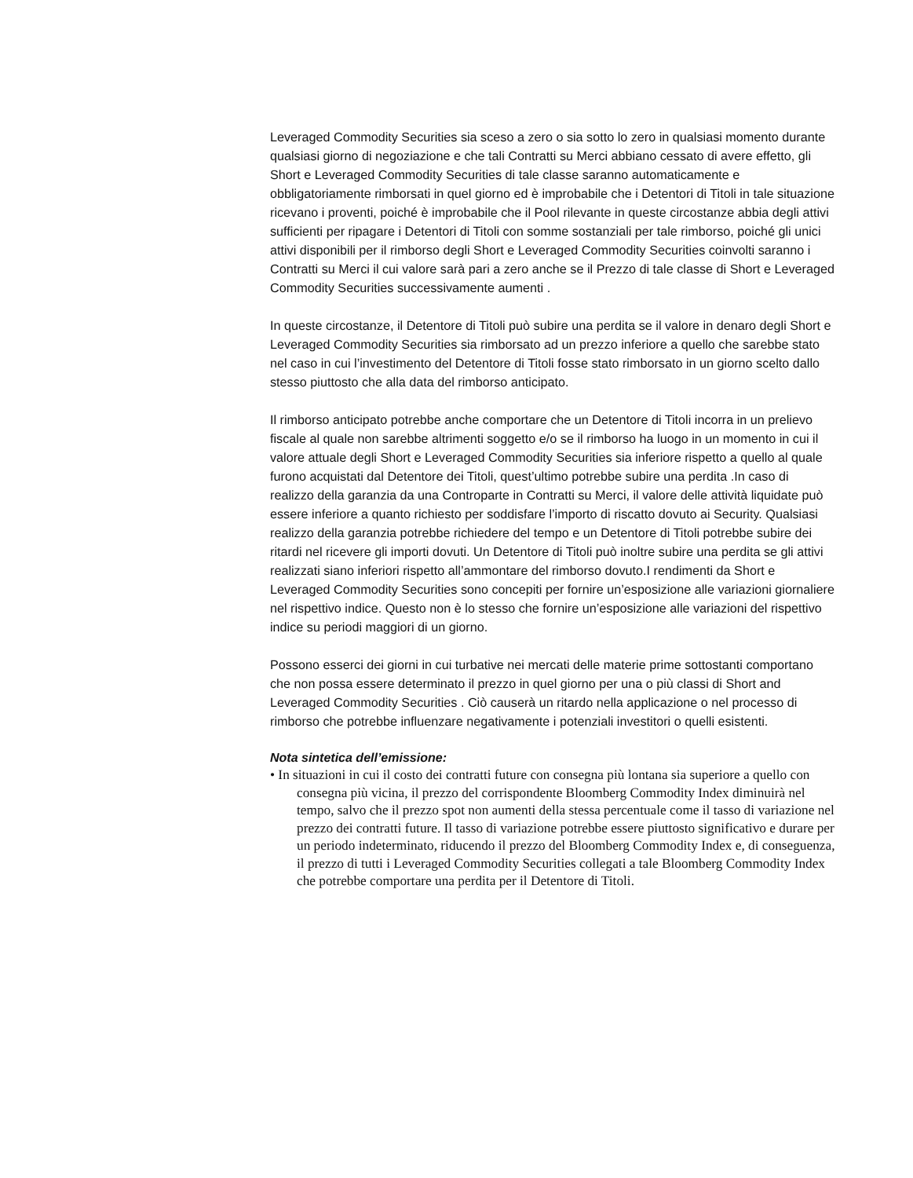Leveraged Commodity Securities sia sceso a zero o sia sotto lo zero in qualsiasi momento durante qualsiasi giorno di negoziazione e che tali Contratti su Merci abbiano cessato di avere effetto, gli Short e Leveraged Commodity Securities di tale classe saranno automaticamente e obbligatoriamente rimborsati in quel giorno ed è improbabile che i Detentori di Titoli in tale situazione ricevano i proventi, poiché è improbabile che il Pool rilevante in queste circostanze abbia degli attivi sufficienti per ripagare i Detentori di Titoli con somme sostanziali per tale rimborso, poiché gli unici attivi disponibili per il rimborso degli Short e Leveraged Commodity Securities coinvolti saranno i Contratti su Merci il cui valore sarà pari a zero anche se il Prezzo di tale classe di Short e Leveraged Commodity Securities successivamente aumenti .
In queste circostanze, il Detentore di Titoli può subire una perdita se il valore in denaro degli Short e Leveraged Commodity Securities sia rimborsato ad un prezzo inferiore a quello che sarebbe stato nel caso in cui l’investimento del Detentore di Titoli fosse stato rimborsato in un giorno scelto dallo stesso piuttosto che alla data del rimborso anticipato.
Il rimborso anticipato potrebbe anche comportare che un Detentore di Titoli incorra in un prelievo fiscale al quale non sarebbe altrimenti soggetto e/o se il rimborso ha luogo in un momento in cui il valore attuale degli Short e Leveraged Commodity Securities sia inferiore rispetto a quello al quale furono acquistati dal Detentore dei Titoli, quest’ultimo potrebbe subire una perdita .In caso di realizzo della garanzia da una Controparte in Contratti su Merci, il valore delle attività liquidate può essere inferiore a quanto richiesto per soddisfare l’importo di riscatto dovuto ai Security. Qualsiasi realizzo della garanzia potrebbe richiedere del tempo e un Detentore di Titoli potrebbe subire dei ritardi nel ricevere gli importi dovuti. Un Detentore di Titoli può inoltre subire una perdita se gli attivi realizzati siano inferiori rispetto all’ammontare del rimborso dovuto.I rendimenti da Short e Leveraged Commodity Securities sono concepiti per fornire un’esposizione alle variazioni giornaliere nel rispettivo indice. Questo non è lo stesso che fornire un’esposizione alle variazioni del rispettivo indice su periodi maggiori di un giorno.
Possono esserci dei giorni in cui turbative nei mercati delle materie prime sottostanti comportano che non possa essere determinato il prezzo in quel giorno per una o più classi di Short and Leveraged Commodity Securities . Ciò causerà un ritardo nella applicazione o nel processo di rimborso che potrebbe influenzare negativamente i potenziali investitori o quelli esistenti.
Nota sintetica dell’emissione:
• In situazioni in cui il costo dei contratti future con consegna più lontana sia superiore a quello con consegna più vicina, il prezzo del corrispondente Bloomberg Commodity Index diminuirà nel tempo, salvo che il prezzo spot non aumenti della stessa percentuale come il tasso di variazione nel prezzo dei contratti future. Il tasso di variazione potrebbe essere piuttosto significativo e durare per un periodo indeterminato, riducendo il prezzo del Bloomberg Commodity Index e, di conseguenza, il prezzo di tutti i Leveraged Commodity Securities collegati a tale Bloomberg Commodity Index che potrebbe comportare una perdita per il Detentore di Titoli.